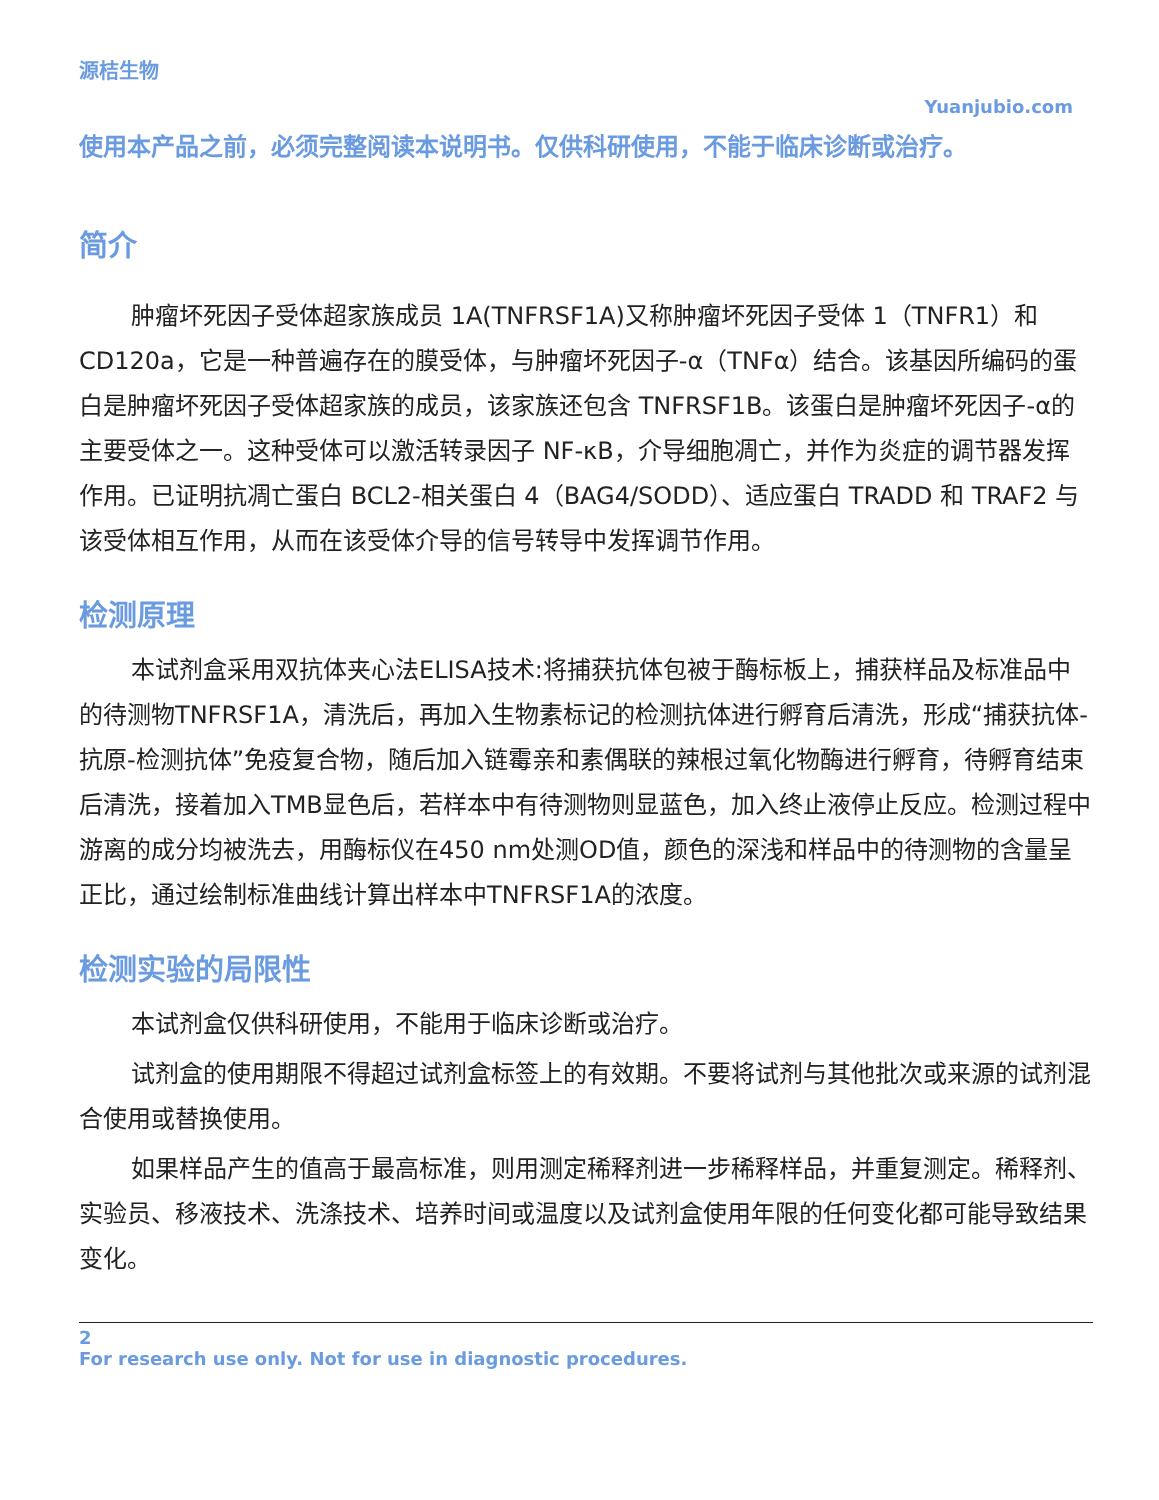源桔生物
Yuanjubio.com
使用本产品之前，必须完整阅读本说明书。仅供科研使用，不能于临床诊断或治疗。
简介
肿瘤坏死因子受体超家族成员 1A(TNFRSF1A)又称肿瘤坏死因子受体 1（TNFR1）和 CD120a，它是一种普遍存在的膜受体，与肿瘤坏死因子-α（TNFα）结合。该基因所编码的蛋白是肿瘤坏死因子受体超家族的成员，该家族还包含 TNFRSF1B。该蛋白是肿瘤坏死因子-α的主要受体之一。这种受体可以激活转录因子 NF-κB，介导细胞凋亡，并作为炎症的调节器发挥作用。已证明抗凋亡蛋白 BCL2-相关蛋白 4（BAG4/SODD）、适应蛋白 TRADD 和 TRAF2 与该受体相互作用，从而在该受体介导的信号转导中发挥调节作用。
检测原理
本试剂盒采用双抗体夹心法ELISA技术:将捕获抗体包被于酶标板上，捕获样品及标准品中的待测物TNFRSF1A，清洗后，再加入生物素标记的检测抗体进行孵育后清洗，形成“捕获抗体-抗原-检测抗体”免疫复合物，随后加入链霉亲和素偶联的辣根过氧化物酶进行孵育，待孵育结束后清洗，接着加入TMB显色后，若样本中有待测物则显蓝色，加入终止液停止反应。检测过程中游离的成分均被洗去，用酶标仪在450 nm处测OD值，颜色的深浅和样品中的待测物的含量呈正比，通过绘制标准曲线计算出样本中TNFRSF1A的浓度。
检测实验的局限性
本试剂盒仅供科研使用，不能用于临床诊断或治疗。
试剂盒的使用期限不得超过试剂盒标签上的有效期。不要将试剂与其他批次或来源的试剂混合使用或替换使用。
如果样品产生的值高于最高标准，则用测定稀释剂进一步稀释样品，并重复测定。稀释剂、实验员、移液技术、洗涤技术、培养时间或温度以及试剂盒使用年限的任何变化都可能导致结果变化。
2
For research use only. Not for use in diagnostic procedures.